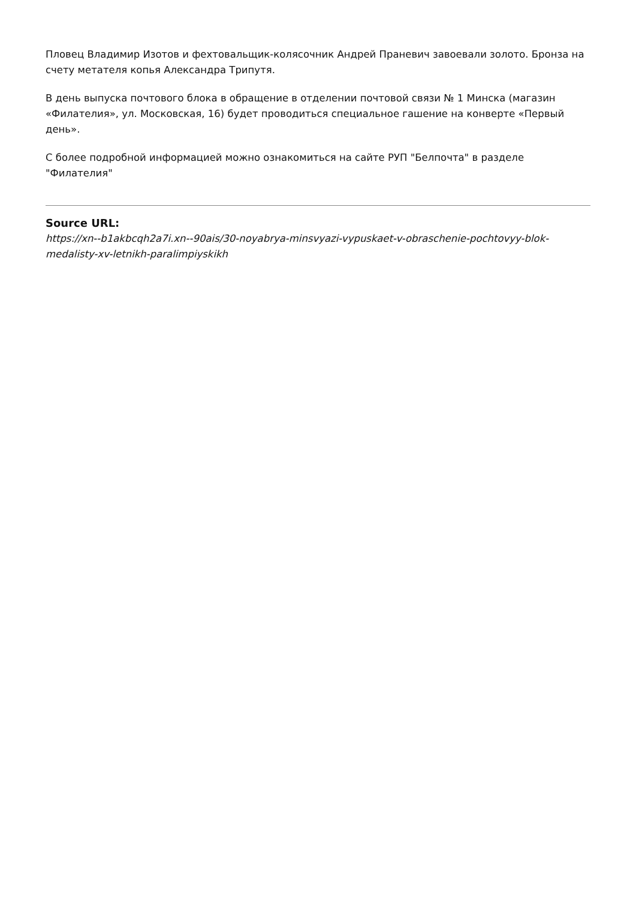Пловец Владимир Изотов и фехтовальщик-колясочник Андрей Праневич завоевали золото. Бронза на счету метателя копья Александра Трипутя.
В день выпуска почтового блока в обращение в отделении почтовой связи № 1 Минска (магазин «Филателия», ул. Московская, 16) будет проводиться специальное гашение на конверте «Первый день».
С более подробной информацией можно ознакомиться на сайте РУП "Белпочта" в разделе "Филателия"
Source URL:
https://xn--b1akbcqh2a7i.xn--90ais/30-noyabrya-minsvyazi-vypuskaet-v-obraschenie-pochtovyy-blok-medalisty-xv-letnikh-paralimpiyskikh